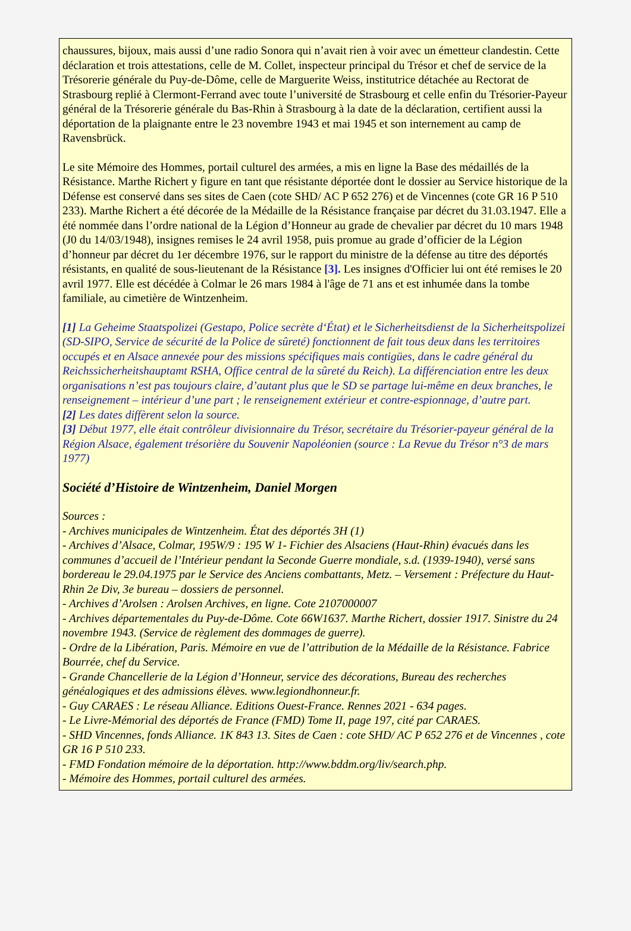chaussures, bijoux, mais aussi d’une radio Sonora qui n’avait rien à voir avec un émetteur clandestin. Cette déclaration et trois attestations, celle de M. Collet, inspecteur principal du Trésor et chef de service de la Trésorerie générale du Puy-de-Dôme, celle de Marguerite Weiss, institutrice détachée au Rectorat de Strasbourg replié à Clermont-Ferrand avec toute l’université de Strasbourg et celle enfin du Trésorier-Payeur général de la Trésorerie générale du Bas-Rhin à Strasbourg à la date de la déclaration, certifient aussi la déportation de la plaignante entre le 23 novembre 1943 et mai 1945 et son internement au camp de Ravensbrück.
Le site Mémoire des Hommes, portail culturel des armées, a mis en ligne la Base des médaillés de la Résistance. Marthe Richert y figure en tant que résistante déportée dont le dossier au Service historique de la Défense est conservé dans ses sites de Caen (cote SHD/ AC P 652 276) et de Vincennes (cote GR 16 P 510 233). Marthe Richert a été décorée de la Médaille de la Résistance française par décret du 31.03.1947. Elle a été nommée dans l’ordre national de la Légion d’Honneur au grade de chevalier par décret du 10 mars 1948 (J0 du 14/03/1948), insignes remises le 24 avril 1958, puis promue au grade d’officier de la Légion d’honneur par décret du 1er décembre 1976, sur le rapport du ministre de la défense au titre des déportés résistants, en qualité de sous-lieutenant de la Résistance [3]. Les insignes d'Officier lui ont été remises le 20 avril 1977. Elle est décédée à Colmar le 26 mars 1984 à l'âge de 71 ans et est inhumée dans la tombe familiale, au cimetière de Wintzenheim.
[1] La Geheime Staatspolizei (Gestapo, Police secrète d‘État) et le Sicherheitsdienst de la Sicherheitspolizei (SD-SIPO, Service de sécurité de la Police de sûreté) fonctionnent de fait tous deux dans les territoires occupés et en Alsace annexée pour des missions spécifiques mais contigües, dans le cadre général du Reichssicherheitshauptamt RSHA, Office central de la sûreté du Reich). La différenciation entre les deux organisations n’est pas toujours claire, d’autant plus que le SD se partage lui-même en deux branches, le renseignement – intérieur d’une part ; le renseignement extérieur et contre-espionnage, d’autre part.
[2] Les dates diffèrent selon la source.
[3] Début 1977, elle était contrôleur divisionnaire du Trésor, secrétaire du Trésorier-payeur général de la Région Alsace, également trésorière du Souvenir Napoléonien (source : La Revue du Trésor n°3 de mars 1977)
Société d’Histoire de Wintzenheim, Daniel Morgen
Sources :
- Archives municipales de Wintzenheim. État des déportés 3H (1)
- Archives d’Alsace, Colmar, 195W/9 : 195 W 1- Fichier des Alsaciens (Haut-Rhin) évacués dans les communes d’accueil de l’Intérieur pendant la Seconde Guerre mondiale, s.d. (1939-1940), versé sans bordereau le 29.04.1975 par le Service des Anciens combattants, Metz. – Versement : Préfecture du Haut-Rhin 2e Div, 3e bureau – dossiers de personnel.
- Archives d’Arolsen : Arolsen Archives, en ligne. Cote 2107000007
- Archives départementales du Puy-de-Dôme. Cote 66W1637. Marthe Richert, dossier 1917. Sinistre du 24 novembre 1943. (Service de règlement des dommages de guerre).
- Ordre de la Libération, Paris. Mémoire en vue de l’attribution de la Médaille de la Résistance. Fabrice Bourrée, chef du Service.
- Grande Chancellerie de la Légion d’Honneur, service des décorations, Bureau des recherches généalogiques et des admissions élèves. www.legiondhonneur.fr.
- Guy CARAES : Le réseau Alliance. Editions Ouest-France. Rennes 2021 - 634 pages.
- Le Livre-Mémorial des déportés de France (FMD) Tome II, page 197, cité par CARAES.
- SHD Vincennes, fonds Alliance. 1K 843 13. Sites de Caen : cote SHD/ AC P 652 276 et de Vincennes , cote GR 16 P 510 233.
- FMD Fondation mémoire de la déportation. http://www.bddm.org/liv/search.php.
- Mémoire des Hommes, portail culturel des armées.